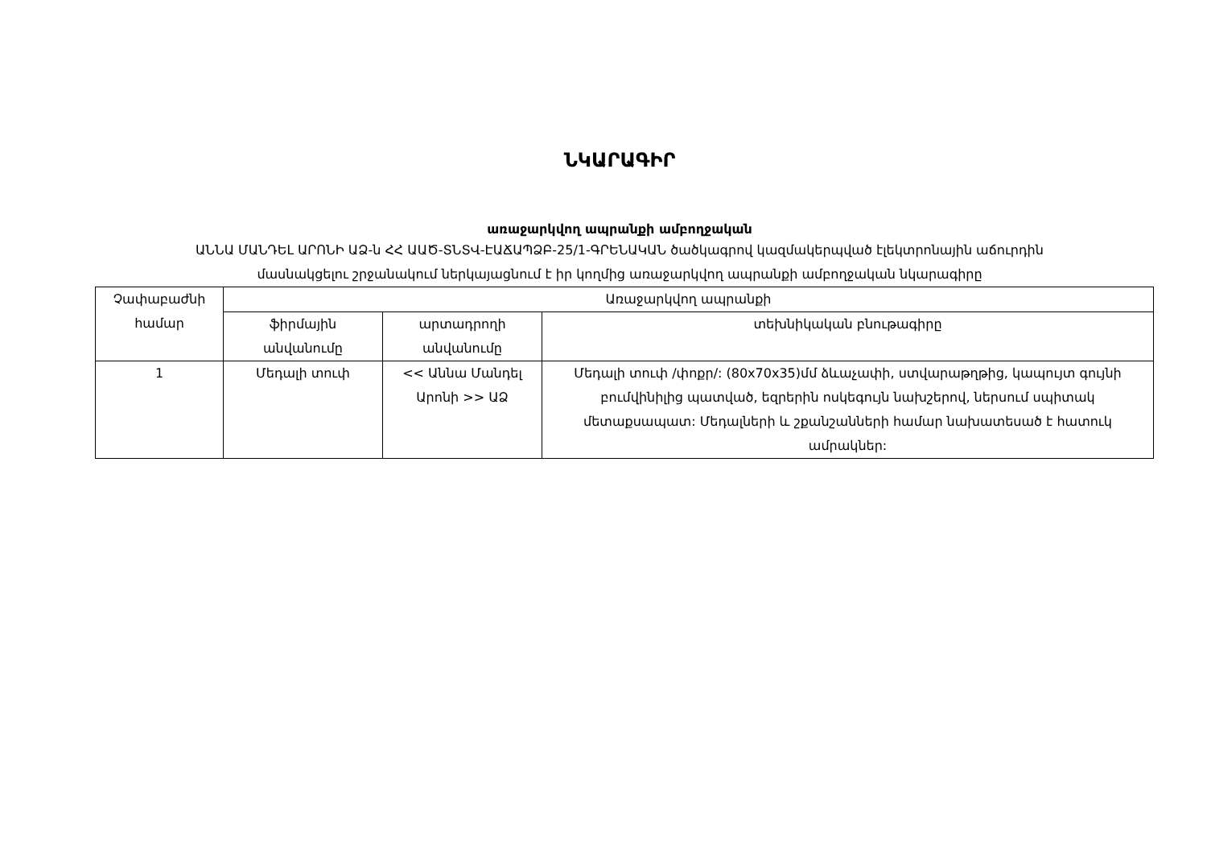ՆԿԱՐԱԳԻՐ
առաջարկվող ապրանքի ամբողջական
ԱՆՆԱ ՄԱՆԴԵԼ ԱՐՈՆԻ ԱՁ-ն ՀՀ ԱԱԾ-ՏՆՏՎ-ԷԱՃԱՊՁԲ-25/1-ԳՐԵՆԱԿԱՆ ծածկագրով կազմակերպված էլեկտրոնային աճուրդին
մասնակցելու շրջանակում ներկայացնում է իր կողմից առաջարկվող ապրանքի ամբողջական նկարագիրը
| Չափաբաժնի համար | Առաջարկվող ապրանքի | | |
| --- | --- | --- | --- |
| | ֆիրմային անվանումը | արտադրողի անվանումը | տեխնիկական բնութագիրը |
| 1 | Մեդալի տուփ | << Աննա Մանդել Արոնի >> ԱՁ | Մեդալի տուփ /փոքր/: (80x70x35)մմ ձևաչափի, ստվարաթղթից, կապույտ գույնի բումվինիլից պատված, եզրերին ոսկեգույն նախշերով, ներսում սպիտակ մետաքսապատ: Մեդալների և շքանշանների համար նախատեսած է հատուկ ամրակներ: |